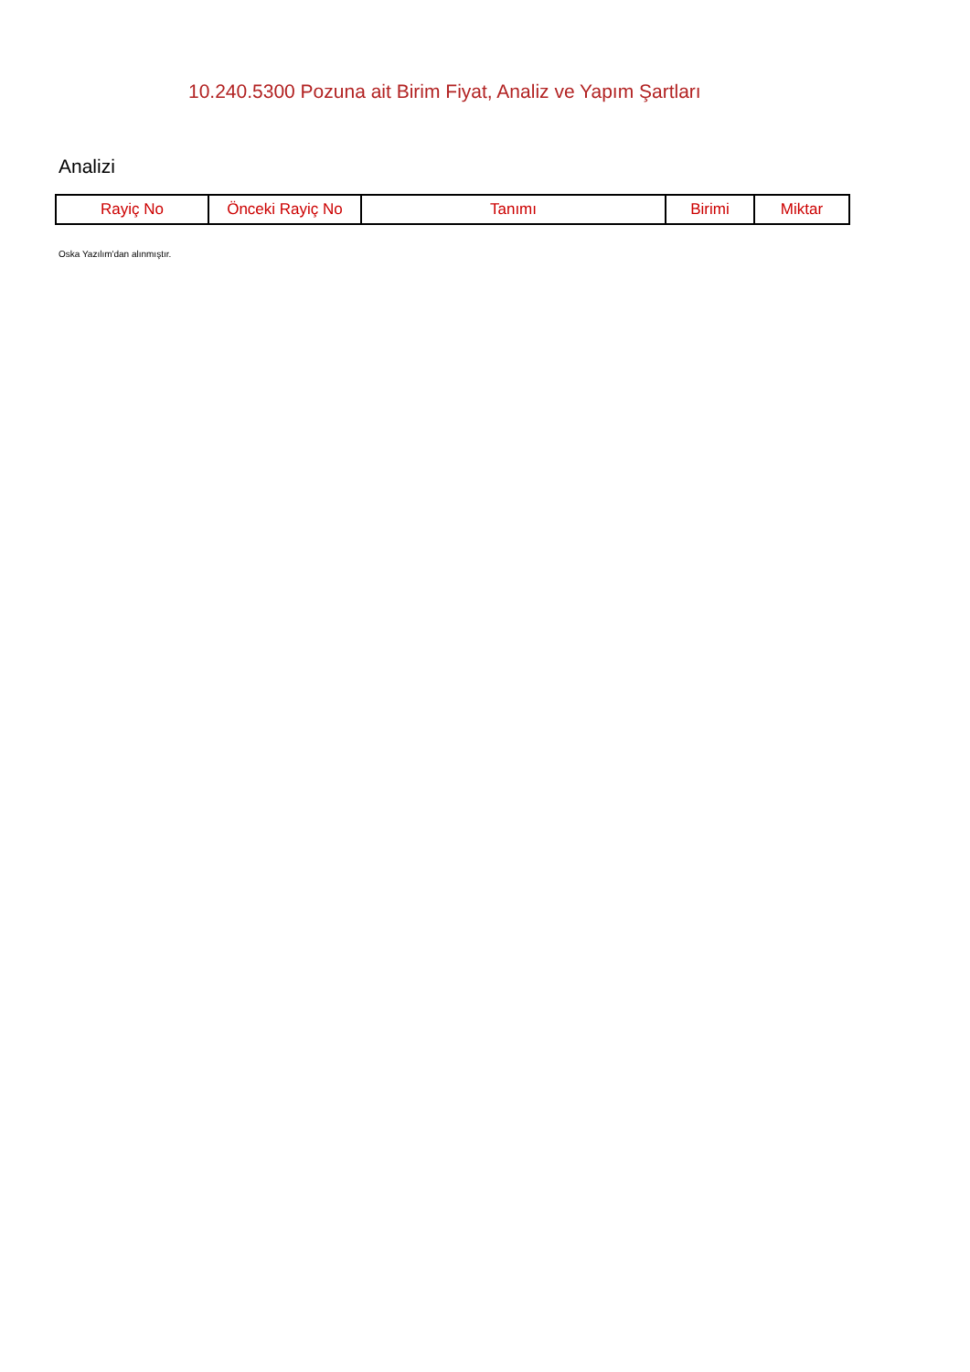10.240.5300 Pozuna ait Birim Fiyat, Analiz ve Yapım Şartları
Analizi
| Rayiç No | Önceki Rayiç No | Tanımı | Birimi | Miktar |
| --- | --- | --- | --- | --- |
Oska Yazılım'dan alınmıştır.